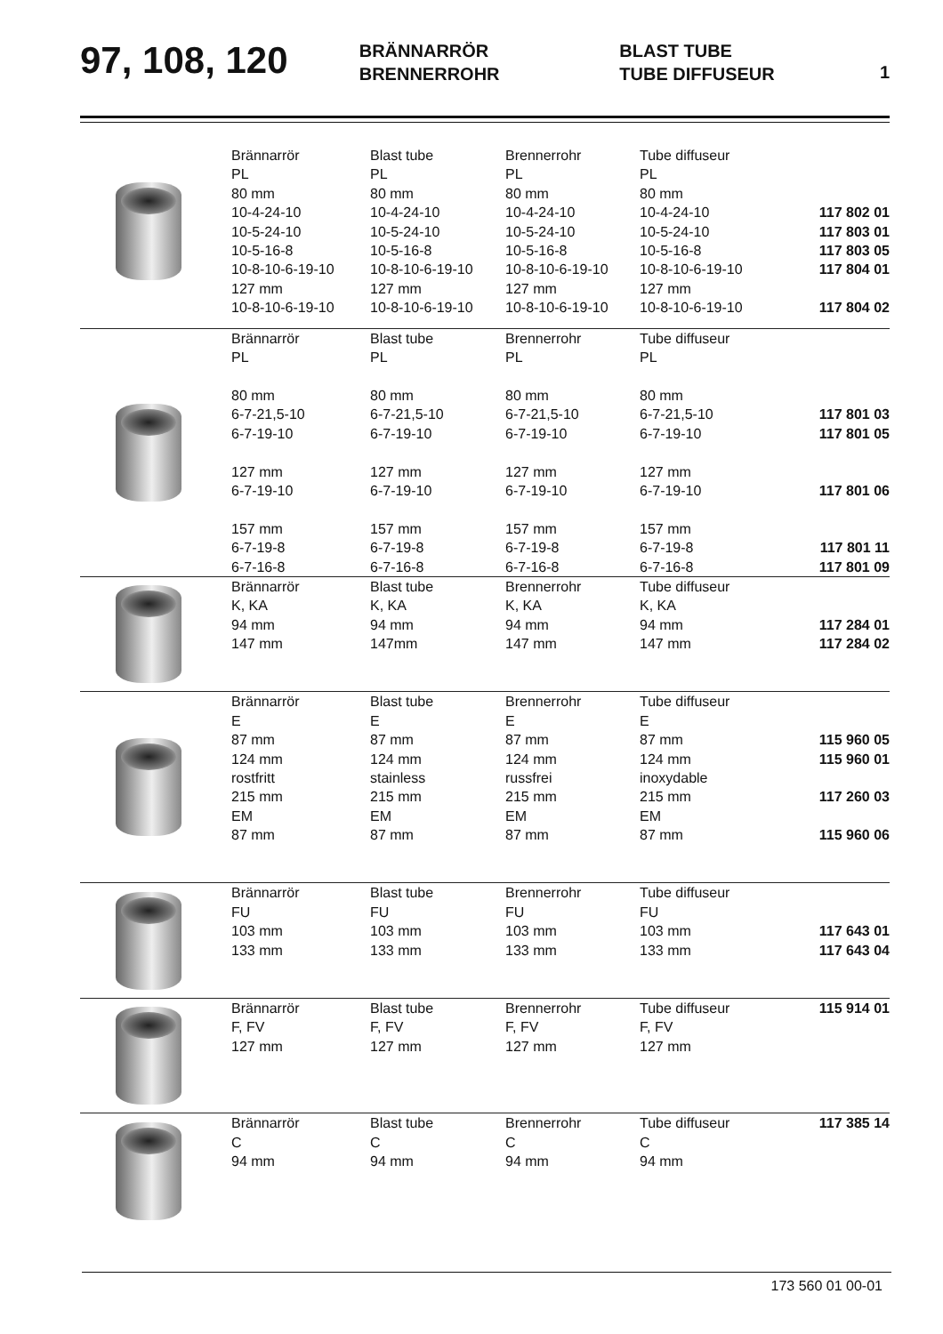97, 108, 120
BRÄNNARRÖR
BRENNERROHR
BLAST TUBE
TUBE DIFFUSEUR
1
| | Brännarrör | Blast tube | Brennerrohr | Tube diffuseur | |
| | PL | PL | PL | PL | |
| | 80 mm | 80 mm | 80 mm | 80 mm | |
| | 10-4-24-10 | 10-4-24-10 | 10-4-24-10 | 10-4-24-10 | 117 802 01 |
| | 10-5-24-10 | 10-5-24-10 | 10-5-24-10 | 10-5-24-10 | 117 803 01 |
| | 10-5-16-8 | 10-5-16-8 | 10-5-16-8 | 10-5-16-8 | 117 803 05 |
| | 10-8-10-6-19-10 | 10-8-10-6-19-10 | 10-8-10-6-19-10 | 10-8-10-6-19-10 | 117 804 01 |
| | 127 mm | 127 mm | 127 mm | 127 mm | |
| | 10-8-10-6-19-10 | 10-8-10-6-19-10 | 10-8-10-6-19-10 | 10-8-10-6-19-10 | 117 804 02 |
| | Brännarrör | Blast tube | Brennerrohr | Tube diffuseur | |
| | PL | PL | PL | PL | |
| | 80 mm | 80 mm | 80 mm | 80 mm | |
| | 6-7-21,5-10 | 6-7-21,5-10 | 6-7-21,5-10 | 6-7-21,5-10 | 117 801 03 |
| | 6-7-19-10 | 6-7-19-10 | 6-7-19-10 | 6-7-19-10 | 117 801 05 |
| | 127 mm | 127 mm | 127 mm | 127 mm | |
| | 6-7-19-10 | 6-7-19-10 | 6-7-19-10 | 6-7-19-10 | 117 801 06 |
| | 157 mm | 157 mm | 157 mm | 157 mm | |
| | 6-7-19-8 | 6-7-19-8 | 6-7-19-8 | 6-7-19-8 | 117 801 11 |
| | 6-7-16-8 | 6-7-16-8 | 6-7-16-8 | 6-7-16-8 | 117 801 09 |
| | Brännarrör | Blast tube | Brennerrohr | Tube diffuseur | |
| | K, KA | K, KA | K, KA | K, KA | |
| | 94 mm | 94 mm | 94 mm | 94 mm | 117 284 01 |
| | 147 mm | 147mm | 147 mm | 147 mm | 117 284 02 |
| | Brännarrör | Blast tube | Brennerrohr | Tube diffuseur | |
| | E | E | E | E | |
| | 87 mm | 87 mm | 87 mm | 87 mm | 115 960 05 |
| | 124 mm | 124 mm | 124 mm | 124 mm | 115 960 01 |
| | rostfritt | stainless | russfrei | inoxydable | |
| | 215 mm | 215 mm | 215 mm | 215 mm | 117 260 03 |
| | EM | EM | EM | EM | |
| | 87 mm | 87 mm | 87 mm | 87 mm | 115 960 06 |
| | Brännarrör | Blast tube | Brennerrohr | Tube diffuseur | |
| | FU | FU | FU | FU | |
| | 103 mm | 103 mm | 103 mm | 103 mm | 117 643 01 |
| | 133 mm | 133 mm | 133 mm | 133 mm | 117 643 04 |
| | Brännarrör | Blast tube | Brennerrohr | Tube diffuseur | 115 914 01 |
| | F, FV | F, FV | F, FV | F, FV | |
| | 127 mm | 127 mm | 127 mm | 127 mm | |
| | Brännarrör | Blast tube | Brennerrohr | Tube diffuseur | 117 385 14 |
| | C | C | C | C | |
| | 94 mm | 94 mm | 94 mm | 94 mm | |
173 560 01 00-01